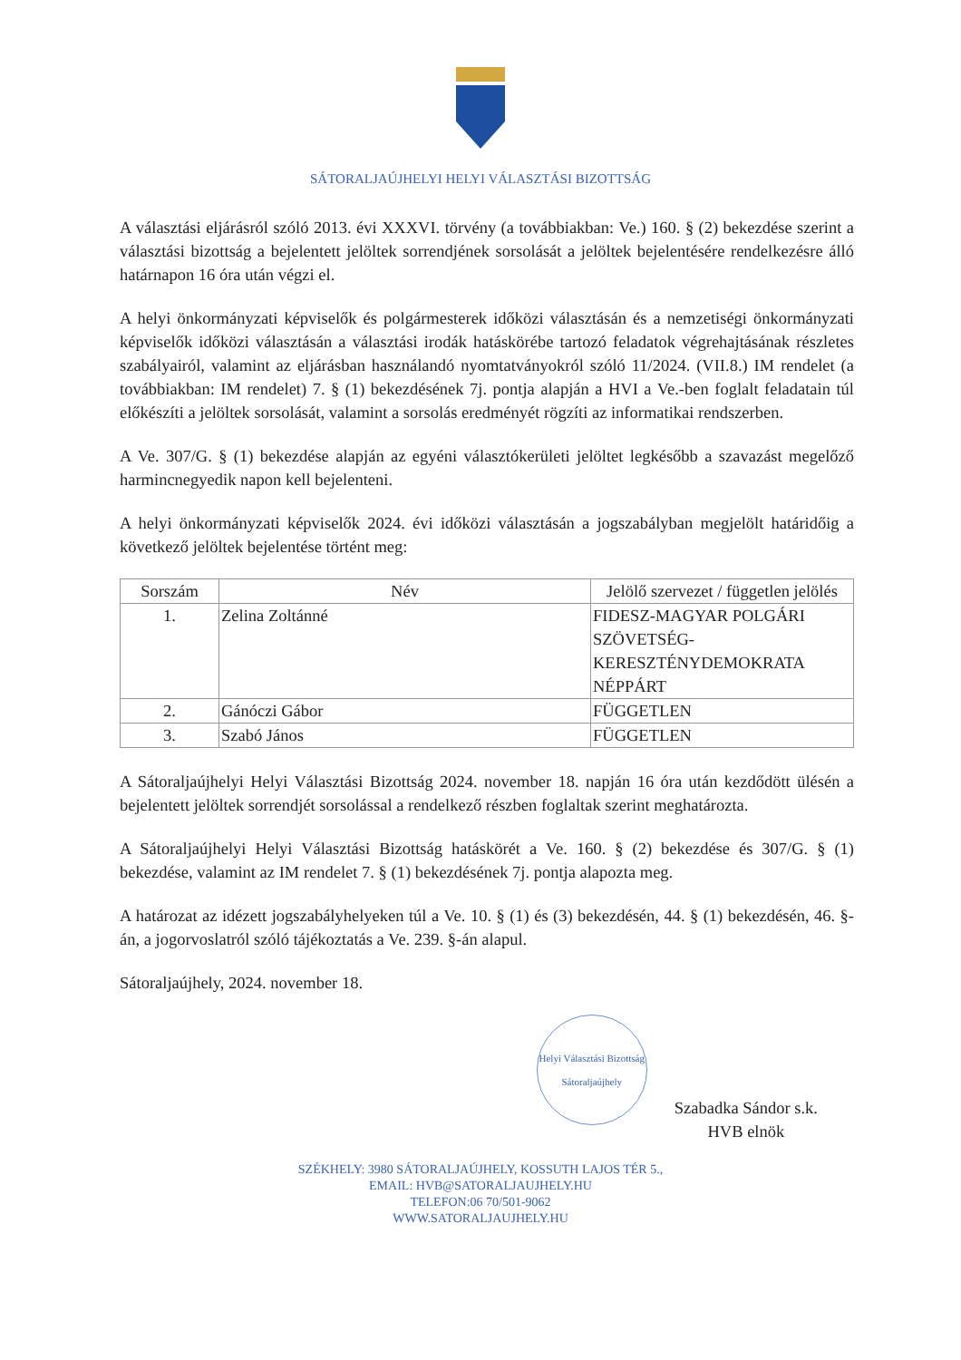SÁTORALJAÚJHELYI HELYI VÁLASZTÁSI BIZOTTSÁG
A választási eljárásról szóló 2013. évi XXXVI. törvény (a továbbiakban: Ve.) 160. § (2) bekezdése szerint a választási bizottság a bejelentett jelöltek sorrendjének sorsolását a jelöltek bejelentésére rendelkezésre álló határnapon 16 óra után végzi el.
A helyi önkormányzati képviselők és polgármesterek időközi választásán és a nemzetiségi önkormányzati képviselők időközi választásán a választási irodák hatáskörébe tartozó feladatok végrehajtásának részletes szabályairól, valamint az eljárásban használandó nyomtatványokról szóló 11/2024. (VII.8.) IM rendelet (a továbbiakban: IM rendelet) 7. § (1) bekezdésének 7j. pontja alapján a HVI a Ve.-ben foglalt feladatain túl előkészíti a jelöltek sorsolását, valamint a sorsolás eredményét rögzíti az informatikai rendszerben.
A Ve. 307/G. § (1) bekezdése alapján az egyéni választókerületi jelöltet legkésőbb a szavazást megelőző harmincnegyedik napon kell bejelenteni.
A helyi önkormányzati képviselők 2024. évi időközi választásán a jogszabályban megjelölt határidőig a következő jelöltek bejelentése történt meg:
| Sorszám | Név | Jelölő szervezet / független jelölés |
| --- | --- | --- |
| 1. | Zelina Zoltánné | FIDESZ-MAGYAR POLGÁRI SZÖVETSÉG-KERESZTÉNYDEMOKRATA NÉPPÁRT |
| 2. | Gánóczi Gábor | FÜGGETLEN |
| 3. | Szabó János | FÜGGETLEN |
A Sátoraljaújhelyi Helyi Választási Bizottság 2024. november 18. napján 16 óra után kezdődött ülésén a bejelentett jelöltek sorrendjét sorsolással a rendelkező részben foglaltak szerint meghatározta.
A Sátoraljaújhelyi Helyi Választási Bizottság hatáskörét a Ve. 160. § (2) bekezdése és 307/G. § (1) bekezdése, valamint az IM rendelet 7. § (1) bekezdésének 7j. pontja alapozta meg.
A határozat az idézett jogszabályhelyeken túl a Ve. 10. § (1) és (3) bekezdésén, 44. § (1) bekezdésén, 46. §-án, a jogorvoslatról szóló tájékoztatás a Ve. 239. §-án alapul.
Sátoraljaújhely, 2024. november 18.
Helyi Választási Bizottság Sátoraljaújhely
Szabadka Sándor s.k.
HVB elnök
SZÉKHELY: 3980 SÁTORALJAÚJHELY, KOSSUTH LAJOS TÉR 5.,
EMAIL: HVB@SATORALJAUJHELY.HU
TELEFON:06 70/501-9062
WWW.SATORALJAUJHELY.HU